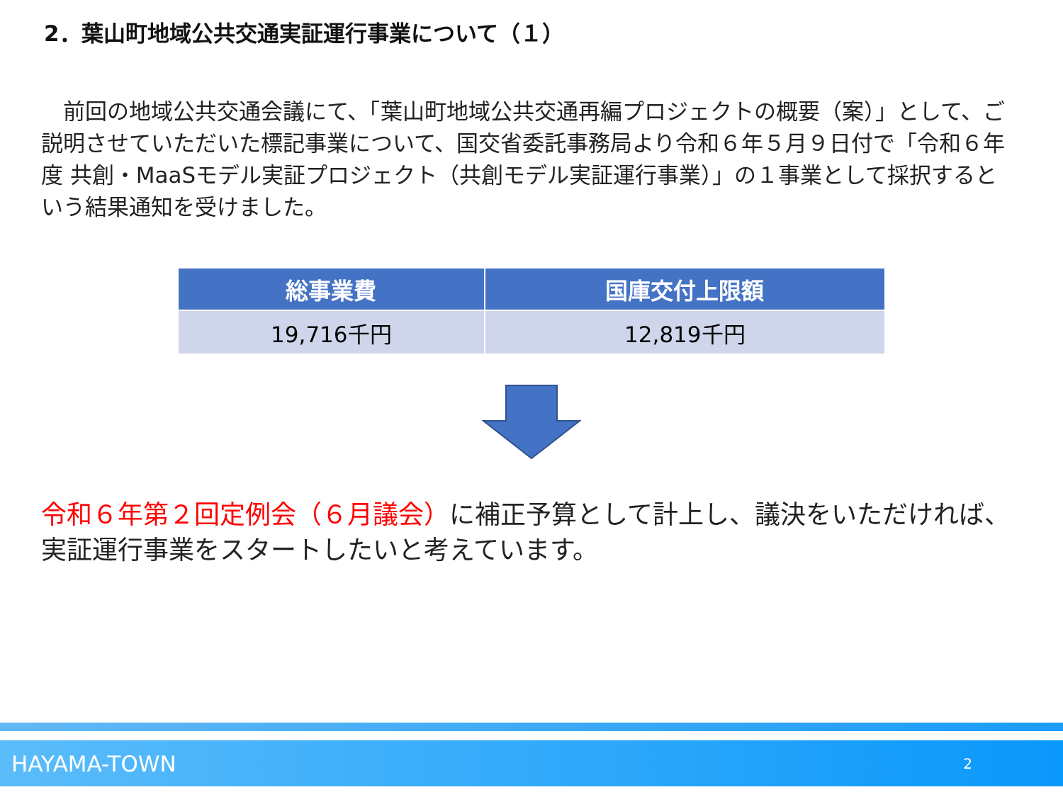2．葉山町地域公共交通実証運行事業について（１）
　前回の地域公共交通会議にて、「葉山町地域公共交通再編プロジェクトの概要（案）」として、ご説明させていただいた標記事業について、国交省委託事務局より令和６年５月９日付で「令和６年度 共創・MaaSモデル実証プロジェクト（共創モデル実証運行事業）」の１事業として採択するという結果通知を受けました。
| 総事業費 | 国庫交付上限額 |
| --- | --- |
| 19,716千円 | 12,819千円 |
令和６年第２回定例会（６月議会）に補正予算として計上し、議決をいただければ、実証運行事業をスタートしたいと考えています。
HAYAMA-TOWN 2